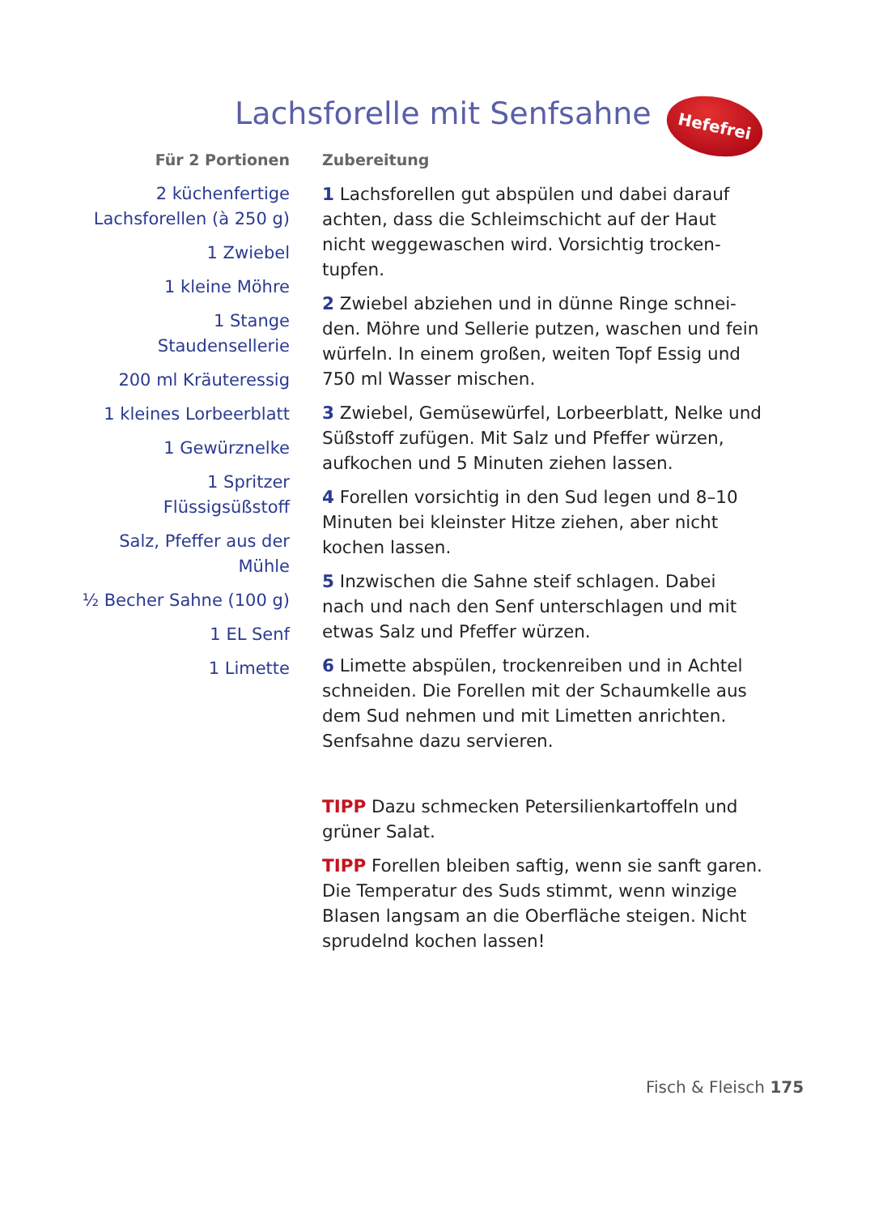Lachsforelle mit Senfsahne Hefefrei
Für 2 Portionen
2 küchenfertige Lachsforellen (à 250 g)
1 Zwiebel
1 kleine Möhre
1 Stange Staudensellerie
200 ml Kräuteressig
1 kleines Lorbeerblatt
1 Gewürznelke
1 Spritzer Flüssigsüßstoff
Salz, Pfeffer aus der Mühle
½ Becher Sahne (100 g)
1 EL Senf
1 Limette
Zubereitung
1 Lachsforellen gut abspülen und dabei darauf achten, dass die Schleimschicht auf der Haut nicht weggewaschen wird. Vorsichtig trocken­tupfen.
2 Zwiebel abziehen und in dünne Ringe schnei­den. Möhre und Sellerie putzen, waschen und fein würfeln. In einem großen, weiten Topf Essig und 750 ml Wasser mischen.
3 Zwiebel, Gemüsewürfel, Lorbeerblatt, Nelke und Süßstoff zufügen. Mit Salz und Pfeffer würzen, aufkochen und 5 Minuten ziehen lassen.
4 Forellen vorsichtig in den Sud legen und 8–10 Minuten bei kleinster Hitze ziehen, aber nicht kochen lassen.
5 Inzwischen die Sahne steif schlagen. Dabei nach und nach den Senf unterschlagen und mit etwas Salz und Pfeffer würzen.
6 Limette abspülen, trockenreiben und in Achtel schneiden. Die Forellen mit der Schaumkelle aus dem Sud nehmen und mit Limetten anrichten. Senfsahne dazu servieren.
TIPP Dazu schmecken Petersilienkartoffeln und grüner Salat.
TIPP Forellen bleiben saftig, wenn sie sanft garen. Die Temperatur des Suds stimmt, wenn winzige Blasen langsam an die Oberfläche steigen. Nicht sprudelnd kochen lassen!
Fisch & Fleisch 175